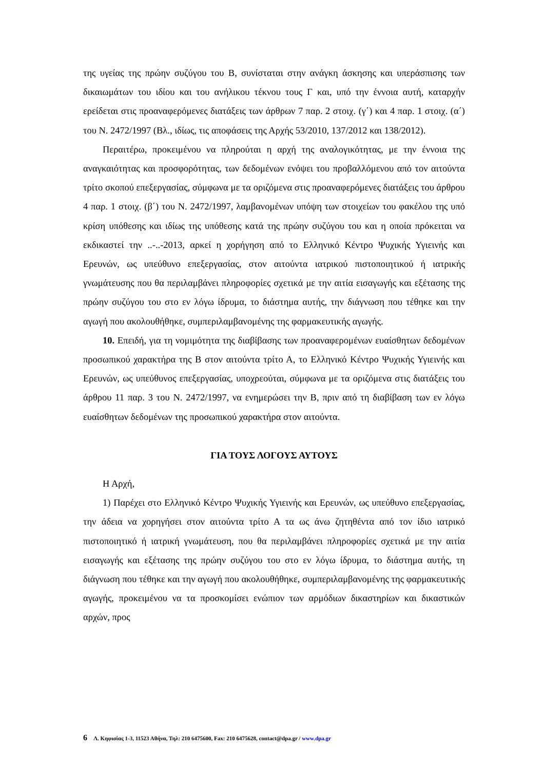της υγείας της πρώην συζύγου του Β, συνίσταται στην ανάγκη άσκησης και υπεράσπισης των δικαιωμάτων του ιδίου και του ανήλικου τέκνου τους Γ και, υπό την έννοια αυτή, καταρχήν ερείδεται στις προαναφερόμενες διατάξεις των άρθρων 7 παρ. 2 στοιχ. (γ΄) και 4 παρ. 1 στοιχ. (α΄) του Ν. 2472/1997 (Βλ., ιδίως, τις αποφάσεις της Αρχής 53/2010, 137/2012 και 138/2012).
Περαιτέρω, προκειμένου να πληρούται η αρχή της αναλογικότητας, με την έννοια της αναγκαιότητας και προσφορότητας, των δεδομένων ενόψει του προβαλλόμενου από τον αιτούντα τρίτο σκοπού επεξεργασίας, σύμφωνα με τα οριζόμενα στις προαναφερόμενες διατάξεις του άρθρου 4 παρ. 1 στοιχ. (β΄) του Ν. 2472/1997, λαμβανομένων υπόψη των στοιχείων του φακέλου της υπό κρίση υπόθεσης και ιδίως της υπόθεσης κατά της πρώην συζύγου του και η οποία πρόκειται να εκδικαστεί την ..-..-2013, αρκεί η χορήγηση από το Ελληνικό Κέντρο Ψυχικής Υγιεινής και Ερευνών, ως υπεύθυνο επεξεργασίας, στον αιτούντα ιατρικού πιστοποιητικού ή ιατρικής γνωμάτευσης που θα περιλαμβάνει πληροφορίες σχετικά με την αιτία εισαγωγής και εξέτασης της πρώην συζύγου του στο εν λόγω ίδρυμα, το διάστημα αυτής, την διάγνωση που τέθηκε και την αγωγή που ακολουθήθηκε, συμπεριλαμβανομένης της φαρμακευτικής αγωγής.
10. Επειδή, για τη νομιμότητα της διαβίβασης των προαναφερομένων ευαίσθητων δεδομένων προσωπικού χαρακτήρα της Β στον αιτούντα τρίτο Α, το Ελληνικό Κέντρο Ψυχικής Υγιεινής και Ερευνών, ως υπεύθυνος επεξεργασίας, υποχρεούται, σύμφωνα με τα οριζόμενα στις διατάξεις του άρθρου 11 παρ. 3 του Ν. 2472/1997, να ενημερώσει την Β, πριν από τη διαβίβαση των εν λόγω ευαίσθητων δεδομένων της προσωπικού χαρακτήρα στον αιτούντα.
ΓΙΑ ΤΟΥΣ ΛΟΓΟΥΣ ΑΥΤΟΥΣ
Η Αρχή,
1) Παρέχει στο Ελληνικό Κέντρο Ψυχικής Υγιεινής και Ερευνών, ως υπεύθυνο επεξεργασίας, την άδεια να χορηγήσει στον αιτούντα τρίτο Α τα ως άνω ζητηθέντα από τον ίδιο ιατρικό πιστοποιητικό ή ιατρική γνωμάτευση, που θα περιλαμβάνει πληροφορίες σχετικά με την αιτία εισαγωγής και εξέτασης της πρώην συζύγου του στο εν λόγω ίδρυμα, το διάστημα αυτής, τη διάγνωση που τέθηκε και την αγωγή που ακολουθήθηκε, συμπεριλαμβανομένης της φαρμακευτικής αγωγής, προκειμένου να τα προσκομίσει ενώπιον των αρμόδιων δικαστηρίων και δικαστικών αρχών, προς
6 Λ. Κηφισίας 1-3, 11523 Αθήνα, Τηλ: 210 6475600, Fax: 210 6475628, contact@dpa.gr / www.dpa.gr